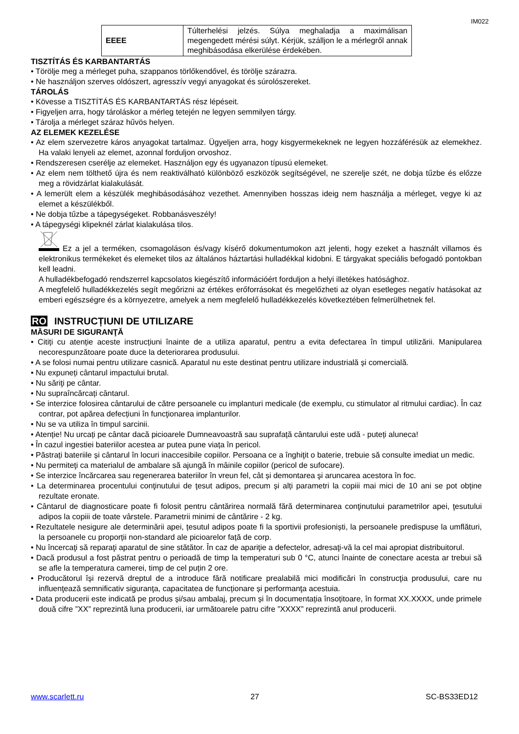IM022
| EEEE | Túlterhelési jelzés. Súlya meghaladja a maximálisan megengedett mérési súlyt. Kérjük, szálljon le a mérlegről annak meghibásodása elkerülése érdekében. |
TISZTÍTÁS ÉS KARBANTARTÁS
• Törölje meg a mérleget puha, szappanos törlőkendővel, és törölje szárazra.
• Ne használjon szerves oldószert, agresszív vegyi anyagokat és súrolószereket.
TÁROLÁS
• Kövesse a TISZTÍTÁS ÉS KARBANTARTÁS rész lépéseit.
• Figyeljen arra, hogy tároláskor a mérleg tetején ne legyen semmilyen tárgy.
• Tárolja a mérleget száraz hűvös helyen.
AZ ELEMEK KEZELÉSE
• Az elem szervezetre káros anyagokat tartalmaz. Ügyeljen arra, hogy kisgyermekeknek ne legyen hozzáférésük az elemekhez. Ha valaki lenyeli az elemet, azonnal forduljon orvoshoz.
• Rendszeresen cserélje az elemeket. Használjon egy és ugyanazon típusú elemeket.
• Az elem nem tölthető újra és nem reaktiválható különböző eszközök segítségével, ne szerelje szét, ne dobja tűzbe és előzze meg a rövidzárlat kialakulását.
• A lemerült elem a készülék meghibásodásához vezethet. Amennyiben hosszas ideig nem használja a mérleget, vegye ki az elemet a készülékből.
• Ne dobja tűzbe a tápegységeket. Robbanásveszély!
• A tápegységi klipeknél zárlat kialakulása tilos.
Ez a jel a terméken, csomagoláson és/vagy kísérő dokumentumokon azt jelenti, hogy ezeket a használt villamos és elektronikus termékeket és elemeket tilos az általános háztartási hulladékkal kidobni. E tárgyakat speciális befogadó pontokban kell leadni.
A hulladékbefogadó rendszerrel kapcsolatos kiegészítő információért forduljon a helyi illetékes hatósághoz.
A megfelelő hulladékkezelés segít megőrizni az értékes erőforrásokat és megelőzheti az olyan esetleges negatív hatásokat az emberi egészségre és a környezetre, amelyek a nem megfelelő hulladékkezelés következtében felmerülhetnek fel.
RO INSTRUCȚIUNI DE UTILIZARE
MĂSURI DE SIGURANŢĂ
• Citiți cu atenție aceste instrucțiuni înainte de a utiliza aparatul, pentru a evita defectarea în timpul utilizării. Manipularea necorespunzătoare poate duce la deteriorarea produsului.
• A se folosi numai pentru utilizare casnică. Aparatul nu este destinat pentru utilizare industrială și comercială.
• Nu expuneți cântarul impactului brutal.
• Nu săriţi pe cântar.
• Nu supraîncărcați cântarul.
• Se interzice folosirea cântarului de către persoanele cu implanturi medicale (de exemplu, cu stimulator al ritmului cardiac). În caz contrar, pot apărea defecțiuni în funcţionarea implanturilor.
• Nu se va utiliza în timpul sarcinii.
• Atenție! Nu urcați pe cântar dacă picioarele Dumneavoastră sau suprafață cântarului este udă - puteți aluneca!
• În cazul ingestiei bateriilor acestea ar putea pune viața în pericol.
• Păstrați bateriile și cântarul în locuri inaccesibile copiilor. Persoana ce a înghiţit o baterie, trebuie să consulte imediat un medic.
• Nu permiteţi ca materialul de ambalare să ajungă în mâinile copiilor (pericol de sufocare).
• Se interzice încărcarea sau regenerarea bateriilor în vreun fel, cât și demontarea şi aruncarea acestora în foc.
• La determinarea procentului conţinutului de ţesut adipos, precum și alți parametri la copiii mai mici de 10 ani se pot obține rezultate eronate.
• Cântarul de diagnosticare poate fi folosit pentru cântărirea normală fără determinarea conţinutului parametrilor apei, ţesutului adipos la copiii de toate vârstele. Parametrii minimi de cântărire - 2 kg.
• Rezultatele nesigure ale determinării apei, țesutul adipos poate fi la sportivii profesioniști, la persoanele predispuse la umflături, la persoanele cu proporții non-standard ale picioarelor față de corp.
• Nu încercaţi să reparaţi aparatul de sine stătător. În caz de apariţie a defectelor, adresaţi-vă la cel mai apropiat distribuitorul.
• Dacă produsul a fost păstrat pentru o perioadă de timp la temperaturi sub 0 °C, atunci înainte de conectare acesta ar trebui să se afle la temperatura camerei, timp de cel puțin 2 ore.
• Producătorul își rezervă dreptul de a introduce fără notificare prealabilă mici modificări în construcţia produsului, care nu influenţează semnificativ siguranţa, capacitatea de funcționare și performanţa acestuia.
• Data producerii este indicată pe produs și/sau ambalaj, precum și în documentația însoțitoare, în format XX.XXXX, unde primele două cifre ”XX” reprezintă luna producerii, iar următoarele patru cifre ”XXXX” reprezintă anul producerii.
www.scarlett.ru 27 SC-BS33ED12